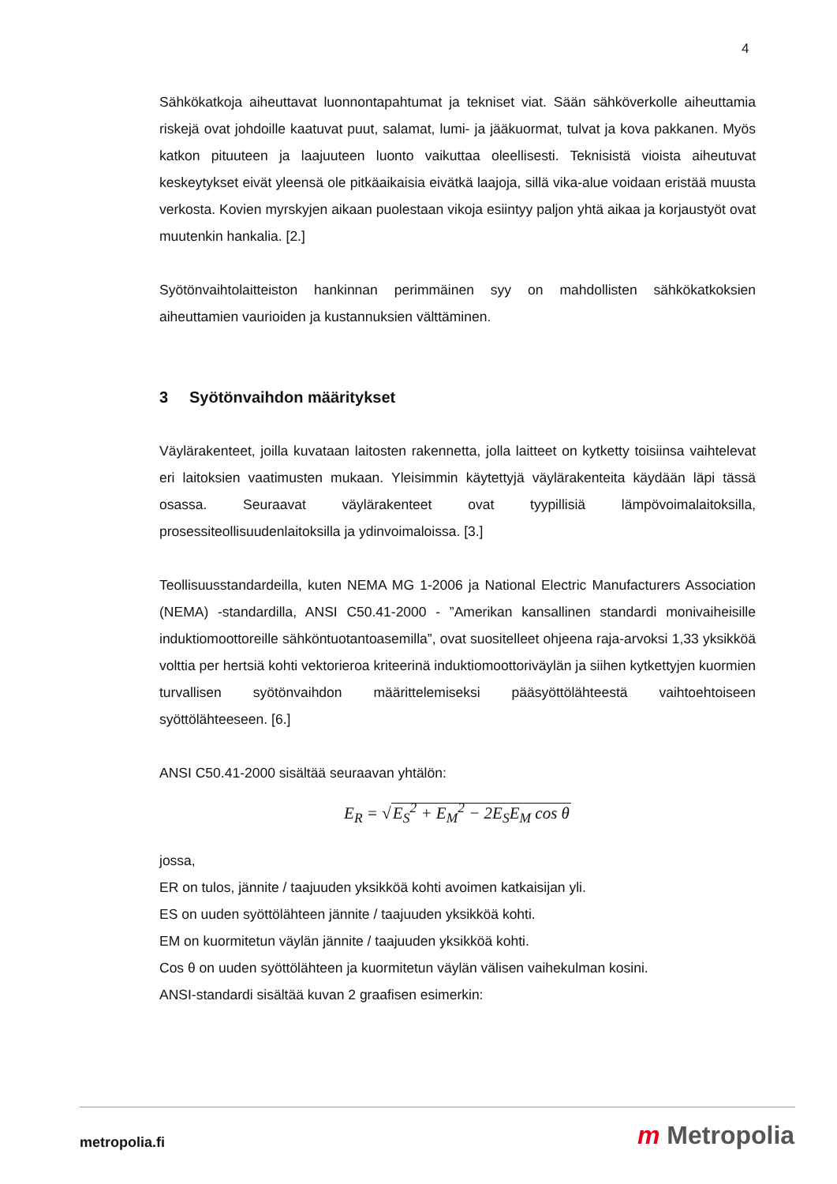4
Sähkökatkoja aiheuttavat luonnontapahtumat ja tekniset viat. Sään sähköverkolle aiheuttamia riskejä ovat johdoille kaatuvat puut, salamat, lumi- ja jääkuormat, tulvat ja kova pakkanen. Myös katkon pituuteen ja laajuuteen luonto vaikuttaa oleellisesti. Teknisistä vioista aiheutuvat keskeytykset eivät yleensä ole pitkäaikaisia eivätkä laajoja, sillä vika-alue voidaan eristää muusta verkosta. Kovien myrskyjen aikaan puolestaan vikoja esiintyy paljon yhtä aikaa ja korjaustyöt ovat muutenkin hankalia. [2.]
Syötönvaihtolaitteiston hankinnan perimmäinen syy on mahdollisten sähkökatkoksien aiheuttamien vaurioiden ja kustannuksien välttäminen.
3 Syötönvaihdon määritykset
Väylärakenteet, joilla kuvataan laitosten rakennetta, jolla laitteet on kytketty toisiinsa vaihtelevat eri laitoksien vaatimusten mukaan. Yleisimmin käytettyjä väylärakenteita käydään läpi tässä osassa. Seuraavat väylärakenteet ovat tyypillisiä lämpövoimalaitoksilla, prosessiteollisuudenlaitoksilla ja ydinvoimaloissa. [3.]
Teollisuusstandardeilla, kuten NEMA MG 1-2006 ja National Electric Manufacturers Association (NEMA) -standardilla, ANSI C50.41-2000 - ”Amerikan kansallinen standardi monivaiheisille induktiomoottoreille sähköntuotantoasemilla”, ovat suositelleet ohjeena raja-arvoksi 1,33 yksikköä volttia per hertsiä kohti vektorieroa kriteerinä induktiomoottoriväylän ja siihen kytkettyjen kuormien turvallisen syötönvaihdon määrittelemiseksi pääsyöttölähteestä vaihtoehtoiseen syöttölähteeseen. [6.]
ANSI C50.41-2000 sisältää seuraavan yhtälön:
E<sub>R</sub> = √E<sub>S</sub><sup>2</sup> + E<sub>M</sub><sup>2</sup> − 2E<sub>S</sub>E<sub>M</sub> cos θ
jossa,
ER on tulos, jännite / taajuuden yksikköä kohti avoimen katkaisijan yli.
ES on uuden syöttölähteen jännite / taajuuden yksikköä kohti.
EM on kuormitetun väylän jännite / taajuuden yksikköä kohti.
Cos θ on uuden syöttölähteen ja kuormitetun väylän välisen vaihekulman kosini.
ANSI-standardi sisältää kuvan 2 graafisen esimerkin:
metropolia.fi m Metropolia